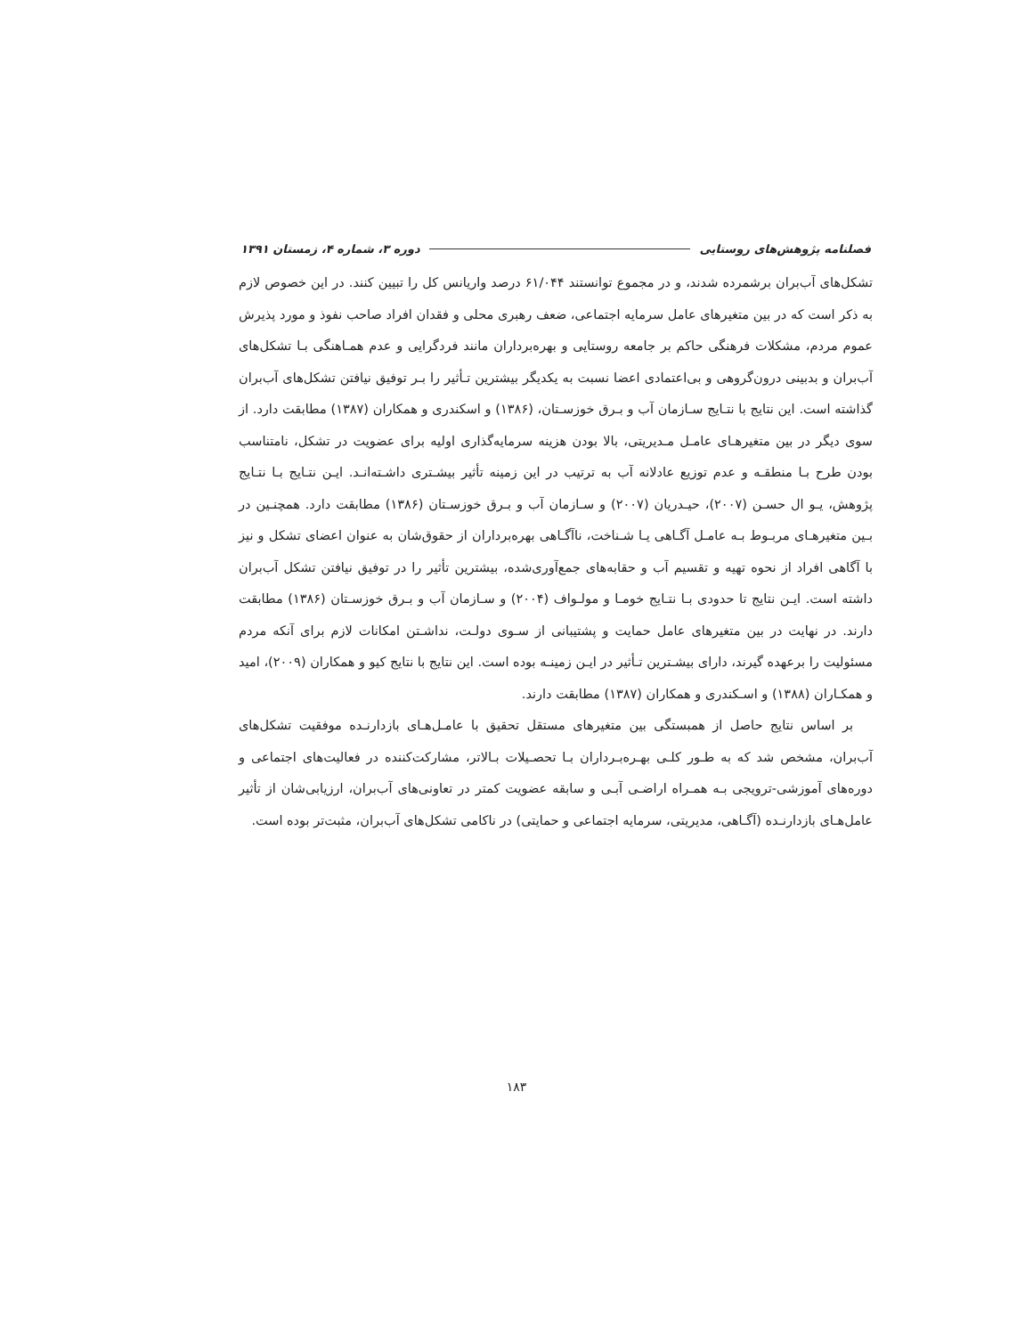فصلنامه پژوهش‌های روستایی دوره ۳، شماره ۴، زمستان ۱۳۹۱
تشکل‌های آب‌بران برشمرده شدند، و در مجموع توانستند ۶۱/۰۴۴ درصد واریانس کل را تبیین کنند. در این خصوص لازم به ذکر است که در بین متغیرهای عامل سرمایه اجتماعی، ضعف رهبری محلی و فقدان افراد صاحب نفوذ و مورد پذیرش عموم مردم، مشکلات فرهنگی حاکم بر جامعه روستایی و بهره‌برداران مانند فردگرایی و عدم همـاهنگی بـا تشکل‌های آب‌بران و بدبینی درون‌گروهی و بی‌اعتمادی اعضا نسبت به یکدیگر بیشترین تـأثیر را بـر توفیق نیافتن تشکل‌های آب‌بران گذاشته است. این نتایج با نتـایج سـازمان آب و بـرق خوزسـتان، (۱۳۸۶) و اسکندری و همکاران (۱۳۸۷) مطابقت دارد. از سوی دیگر در بین متغیرهـای عامـل مـدیریتی، بالا بودن هزینه سرمایه‌گذاری اولیه برای عضویت در تشکل، نامتناسب بودن طرح بـا منطقـه و عدم توزیع عادلانه آب به ترتیب در این زمینه تأثیر بیشـتری داشـته‌انـد. ایـن نتـایج بـا نتـایج پژوهش، یـو ال حسـن (۲۰۰۷)، حیـدریان (۲۰۰۷) و سـازمان آب و بـرق خوزسـتان (۱۳۸۶) مطابقت دارد. همچنـین در بـین متغیرهـای مربـوط بـه عامـل آگـاهی یـا شـناخت، ناآگـاهی بهره‌برداران از حقوق‌شان به عنوان اعضای تشکل و نیز با آگاهی افراد از نحوه تهیه و تقسیم آب و حقابه‌های جمع‌آوری‌شده، بیشترین تأثیر را در توفیق نیافتن تشکل آب‌بران داشته است. ایـن نتایج تا حدودی بـا نتـایج خومـا و مولـواف (۲۰۰۴) و سـازمان آب و بـرق خوزسـتان (۱۳۸۶) مطابقت دارند. در نهایت در بین متغیرهای عامل حمایت و پشتیبانی از سـوی دولـت، نداشـتن امکانات لازم برای آنکه مردم مسئولیت را برعهده گیرند، دارای بیشـترین تـأثیر در ایـن زمینـه بوده است. این نتایج با نتایج کیو و همکاران (۲۰۰۹)، امید و همکـاران (۱۳۸۸) و اسـکندری و همکاران (۱۳۸۷) مطابقت دارند.
بر اساس نتایج حاصل از همبستگی بین متغیرهای مستقل تحقیق با عامـل‌هـای بازدارنـده موفقیت تشکل‌های آب‌بران، مشخص شد که به طـور کلـی بهـره‌بـرداران بـا تحصـیلات بـالاتر، مشارکت‌کننده در فعالیت‌های اجتماعی و دوره‌های آموزشی-ترویجی بـه همـراه اراضـی آبـی و سابقه عضویت کمتر در تعاونی‌های آب‌بران، ارزیابی‌شان از تأثیر عامل‌هـای بازدارنـده (آگـاهی، مدیریتی، سرمایه اجتماعی و حمایتی) در ناکامی تشکل‌های آب‌بران، مثبت‌تر بوده است.
۱۸۳